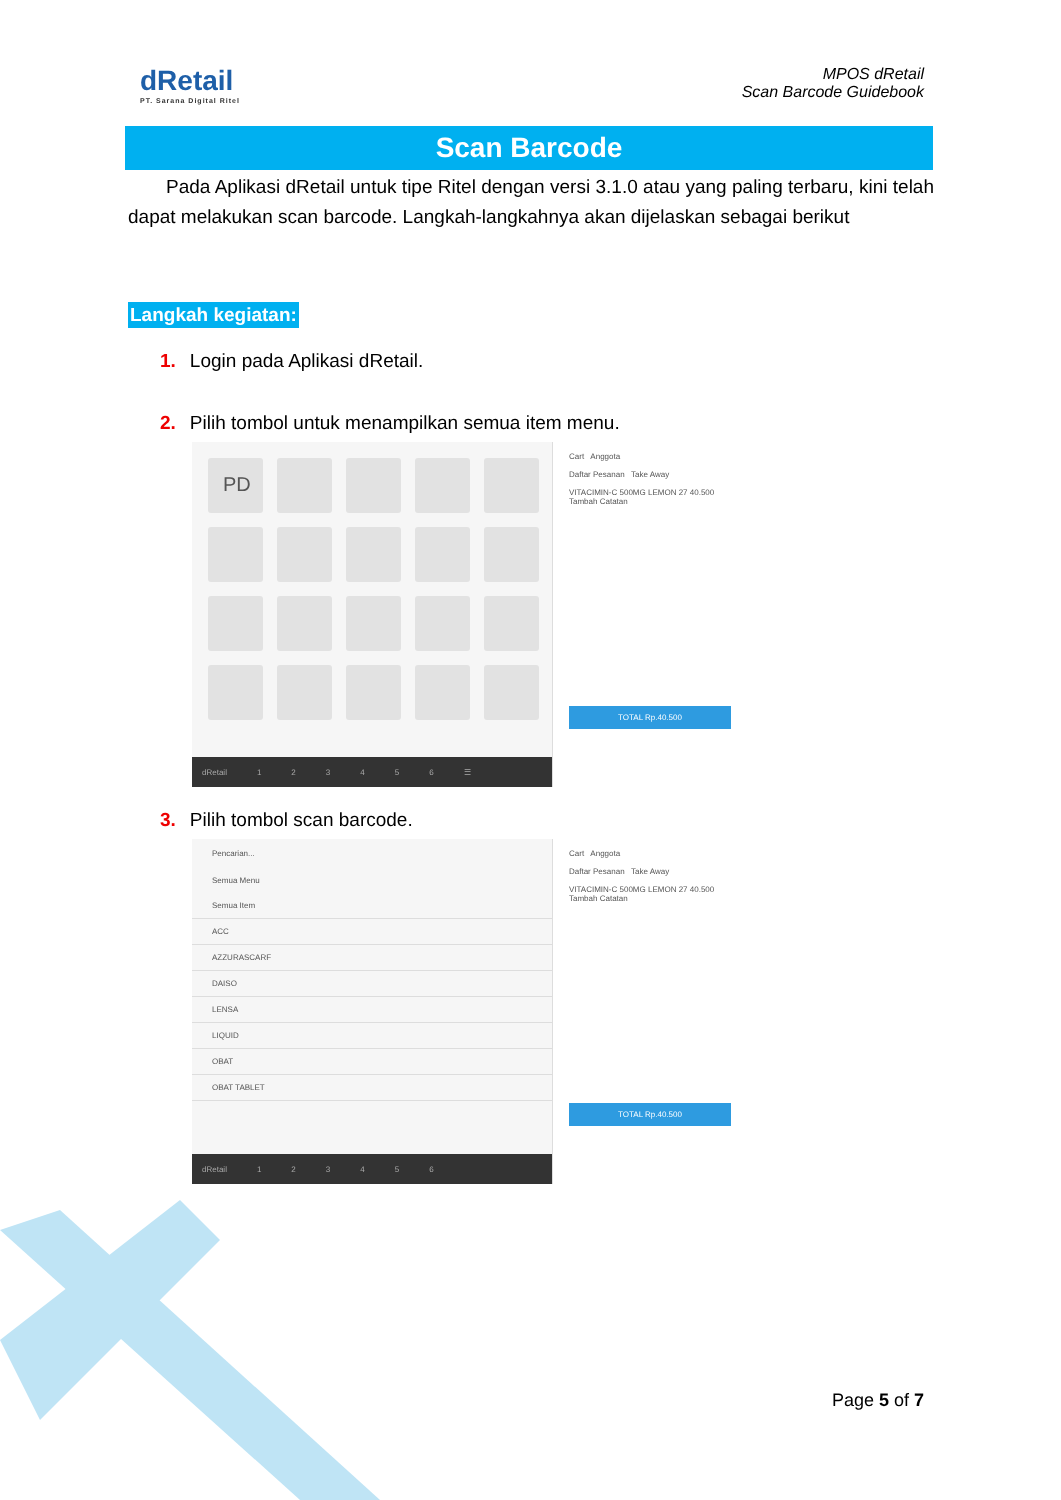dRetail
PT. Sarana Digital Ritel
MPOS dRetail
Scan Barcode Guidebook
Scan Barcode
Pada Aplikasi dRetail untuk tipe Ritel dengan versi 3.1.0 atau yang paling terbaru, kini telah dapat melakukan scan barcode. Langkah-langkahnya akan dijelaskan sebagai berikut
Langkah kegiatan:
1. Login pada Aplikasi dRetail.
2. Pilih tombol untuk menampilkan semua item menu.
PD
dRetail 123456 ☰
Cart Anggota
Daftar Pesanan Take Away
VITACIMIN-C 500MG LEMON 27 40.500
Tambah Catatan
TOTAL Rp.40.500
3. Pilih tombol scan barcode.
Pencarian...
Semua Menu
Semua Item
ACC
AZZURASCARF
DAISO
LENSA
LIQUID
OBAT
OBAT TABLET
dRetail 123456
Cart Anggota
Daftar Pesanan Take Away
VITACIMIN-C 500MG LEMON 27 40.500
Tambah Catatan
TOTAL Rp.40.500
Page 5 of 7